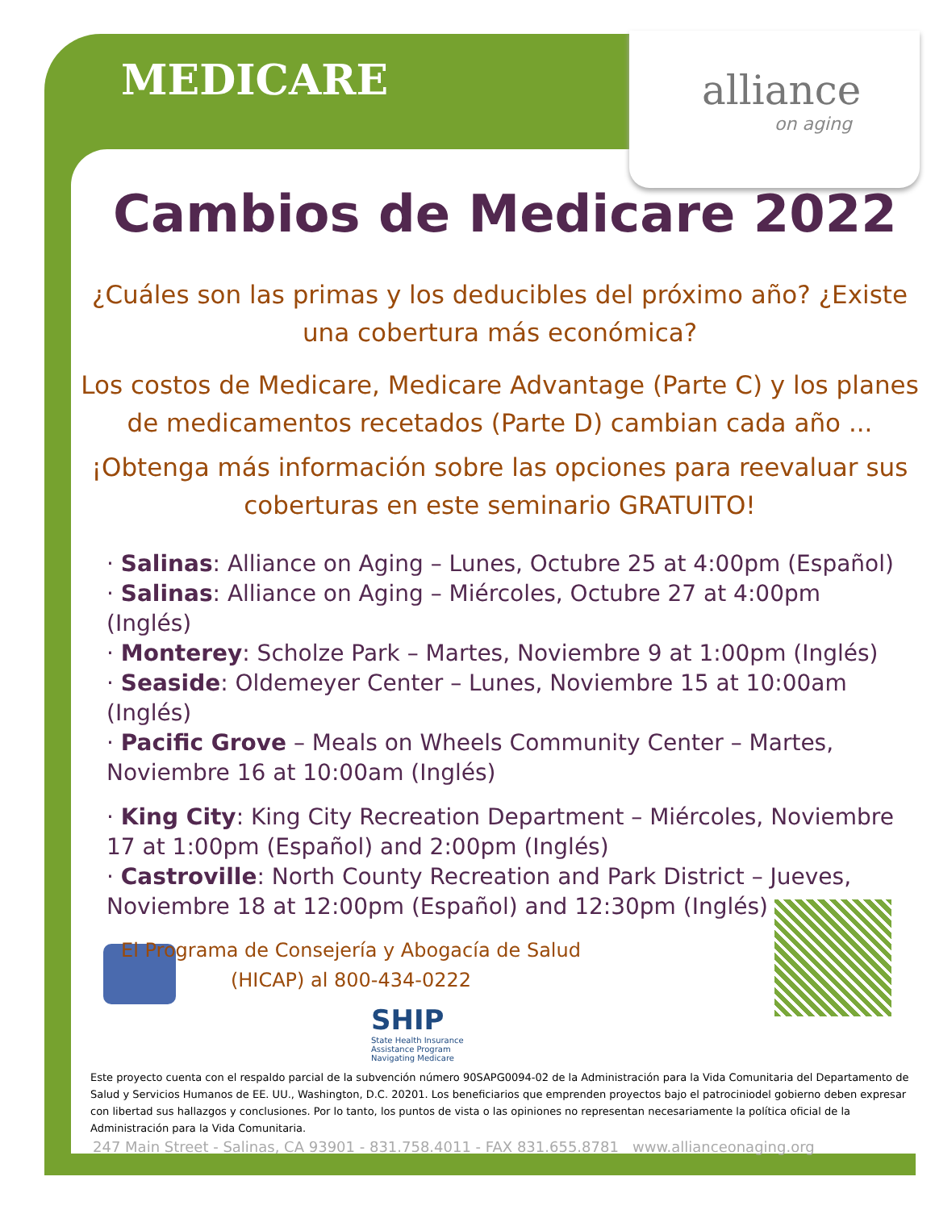alliance
on aging
MEDICARE
Cambios de Medicare 2022
¿Cuáles son las primas y los deducibles del próximo año? ¿Existe una cobertura más económica?
Los costos de Medicare, Medicare Advantage (Parte C) y los planes de medicamentos recetados (Parte D) cambian cada año ...
¡Obtenga más información sobre las opciones para reevaluar sus coberturas en este seminario GRATUITO!
· Salinas: Alliance on Aging – Lunes, Octubre 25 at 4:00pm (Español)
· Salinas: Alliance on Aging – Miércoles, Octubre 27 at 4:00pm (Inglés)
· Monterey: Scholze Park – Martes, Noviembre 9 at 1:00pm (Inglés)
· Seaside: Oldemeyer Center – Lunes, Noviembre 15 at 10:00am (Inglés)
· Pacific Grove – Meals on Wheels Community Center – Martes, Noviembre 16 at 10:00am (Inglés)
· King City: King City Recreation Department – Miércoles, Noviembre 17 at 1:00pm (Español) and 2:00pm (Inglés)
· Castroville: North County Recreation and Park District – Jueves, Noviembre 18 at 12:00pm (Español) and 12:30pm (Inglés)
El Programa de Consejería y Abogacía de Salud (HICAP) al 800-434-0222
SHIP
State Health Insurance
Assistance Program
Navigating Medicare
Este proyecto cuenta con el respaldo parcial de la subvención número 90SAPG0094-02 de la Administración para la Vida Comunitaria del Departamento de Salud y Servicios Humanos de EE. UU., Washington, D.C. 20201. Los beneficiarios que emprenden proyectos bajo el patrociniodel gobierno deben expresar con libertad sus hallazgos y conclusiones. Por lo tanto, los puntos de vista o las opiniones no representan necesariamente la política oficial de la Administración para la Vida Comunitaria.
247 Main Street - Salinas, CA 93901 - 831.758.4011 - FAX 831.655.8781 www.allianceonaging.org